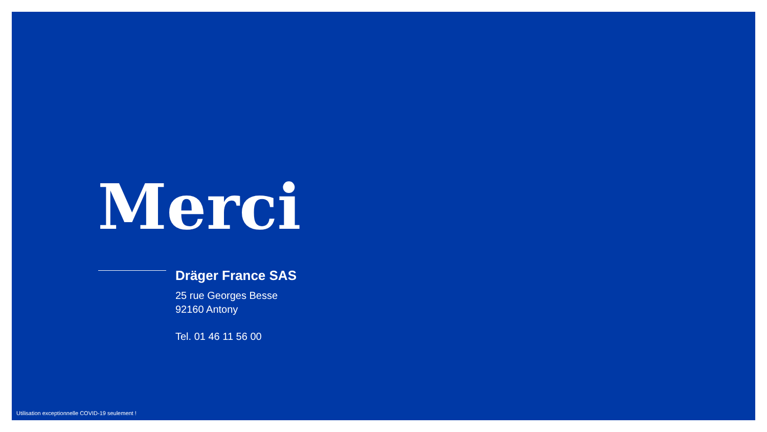Merci
Dräger France SAS
25 rue Georges Besse
92160 Antony
Tel. 01 46 11 56 00
Utilisation exceptionnelle COVID-19 seulement !